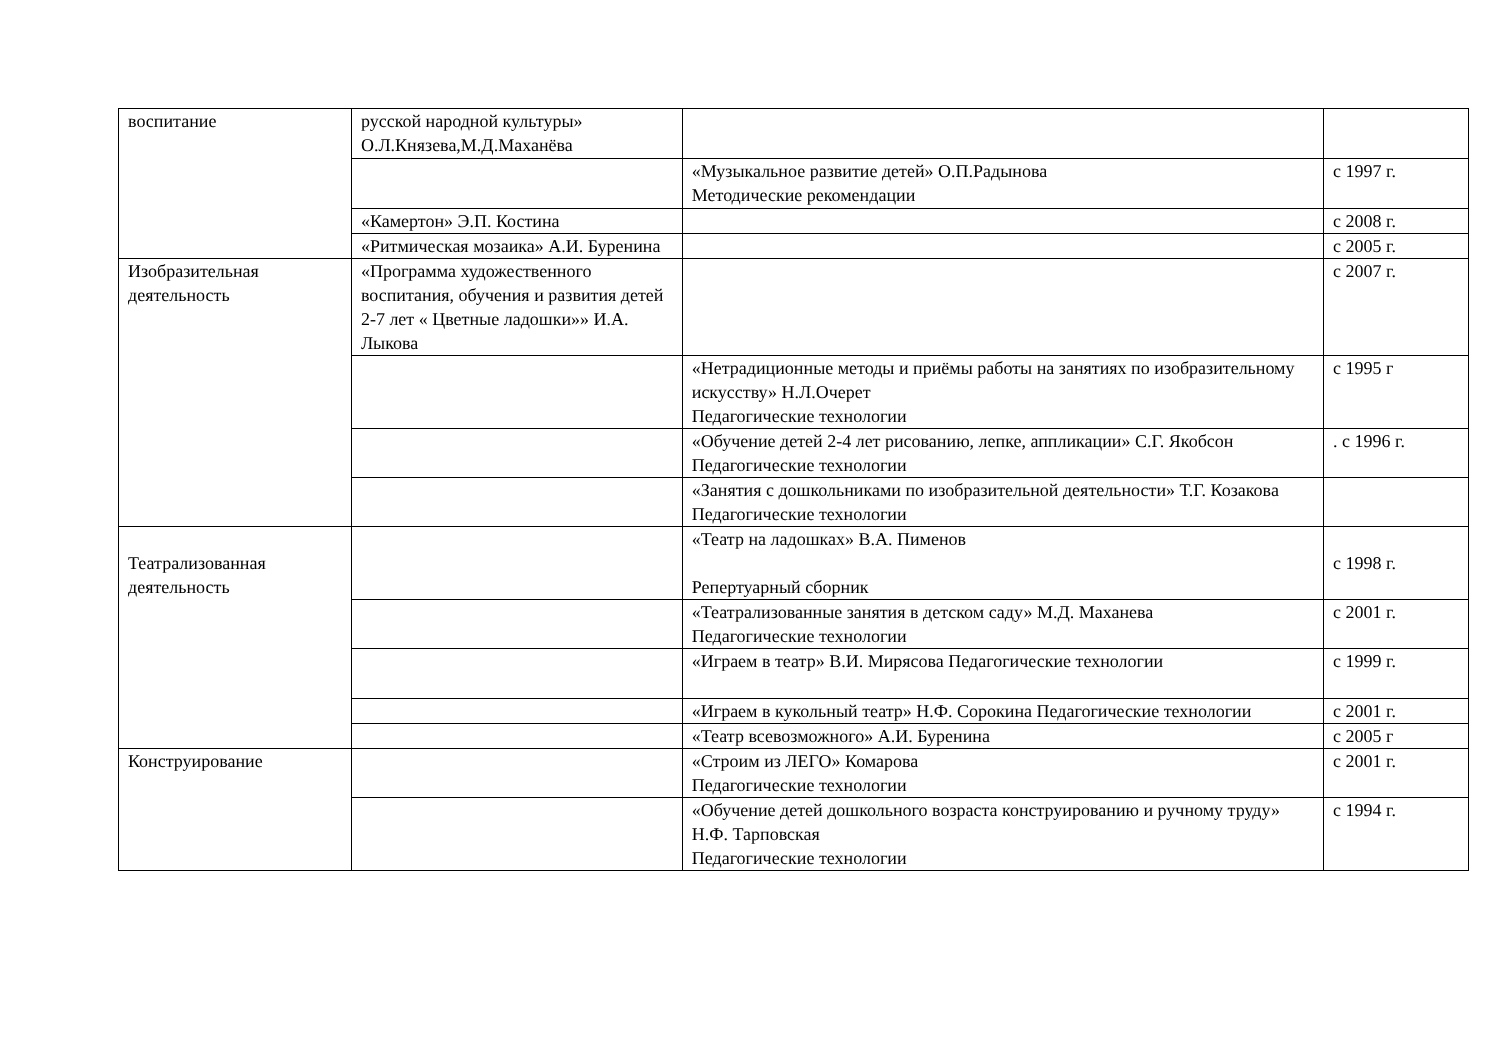| воспитание | русской народной культуры» О.Л.Князева,М.Д.Маханёва | | |
| | | «Музыкальное развитие детей» О.П.Радынова Методические рекомендации | с 1997 г. |
| | «Камертон» Э.П. Костина | | с 2008 г. |
| | «Ритмическая мозаика» А.И. Буренина | | с 2005 г. |
| Изобразительная деятельность | «Программа художественного воспитания, обучения и развития детей 2-7 лет « Цветные ладошки»» И.А. Лыкова | | с 2007 г. |
| | | «Нетрадиционные методы и приёмы работы на занятиях по изобразительному искусству» Н.Л.Очерет Педагогические технологии | с 1995 г |
| | | «Обучение детей 2-4 лет рисованию, лепке, аппликации» С.Г. Якобсон Педагогические технологии | . с 1996 г. |
| | | «Занятия с дошкольниками по изобразительной деятельности» Т.Г. Козакова Педагогические технологии | |
| Театрализованная деятельность | | «Театр на ладошках» В.А. Пименов Репертуарный сборник | с 1998 г. |
| | | «Театрализованные занятия в детском саду» М.Д. Маханева Педагогические технологии | с 2001 г. |
| | | «Играем в театр» В.И. Мирясова Педагогические технологии | с 1999 г. |
| | | «Играем в кукольный театр» Н.Ф. Сорокина Педагогические технологии | с 2001 г. |
| | | «Театр всевозможного» А.И. Буренина | с 2005 г |
| Конструирование | | «Строим из ЛЕГО» Комарова Педагогические технологии | с 2001 г. |
| | | «Обучение детей дошкольного возраста конструированию и ручному труду» Н.Ф. Тарповская Педагогические технологии | с 1994 г. |